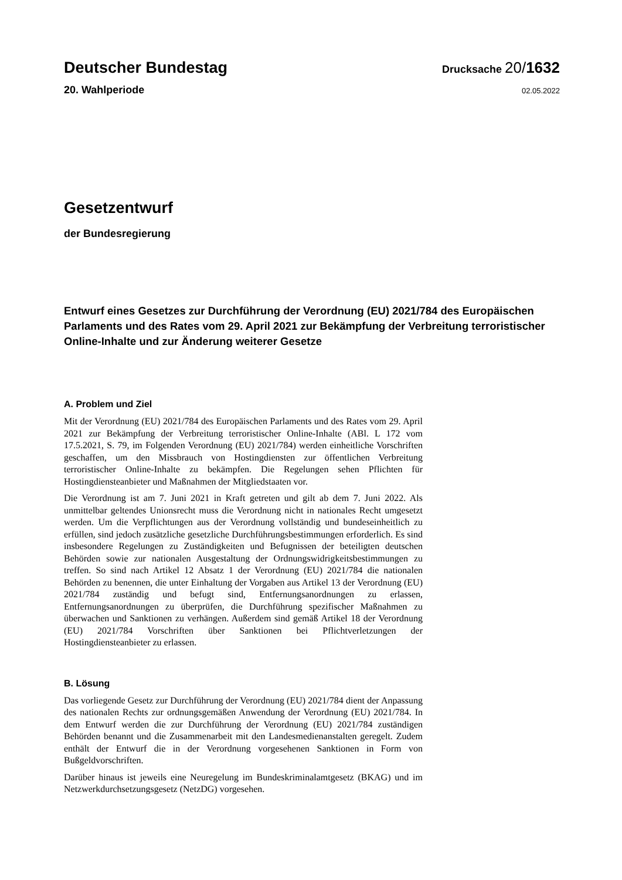Deutscher Bundestag
Drucksache 20/1632
20. Wahlperiode
02.05.2022
Gesetzentwurf
der Bundesregierung
Entwurf eines Gesetzes zur Durchführung der Verordnung (EU) 2021/784 des Europäischen Parlaments und des Rates vom 29. April 2021 zur Bekämpfung der Verbreitung terroristischer Online-Inhalte und zur Änderung weiterer Gesetze
A. Problem und Ziel
Mit der Verordnung (EU) 2021/784 des Europäischen Parlaments und des Rates vom 29. April 2021 zur Bekämpfung der Verbreitung terroristischer Online-Inhalte (ABl. L 172 vom 17.5.2021, S. 79, im Folgenden Verordnung (EU) 2021/784) werden einheitliche Vorschriften geschaffen, um den Missbrauch von Hostingdiensten zur öffentlichen Verbreitung terroristischer Online-Inhalte zu bekämpfen. Die Regelungen sehen Pflichten für Hostingdiensteanbieter und Maßnahmen der Mitgliedstaaten vor.
Die Verordnung ist am 7. Juni 2021 in Kraft getreten und gilt ab dem 7. Juni 2022. Als unmittelbar geltendes Unionsrecht muss die Verordnung nicht in nationales Recht umgesetzt werden. Um die Verpflichtungen aus der Verordnung vollständig und bundeseinheitlich zu erfüllen, sind jedoch zusätzliche gesetzliche Durchführungsbestimmungen erforderlich. Es sind insbesondere Regelungen zu Zuständigkeiten und Befugnissen der beteiligten deutschen Behörden sowie zur nationalen Ausgestaltung der Ordnungswidrigkeitsbestimmungen zu treffen. So sind nach Artikel 12 Absatz 1 der Verordnung (EU) 2021/784 die nationalen Behörden zu benennen, die unter Einhaltung der Vorgaben aus Artikel 13 der Verordnung (EU) 2021/784 zuständig und befugt sind, Entfernungsanordnungen zu erlassen, Entfernungsanordnungen zu überprüfen, die Durchführung spezifischer Maßnahmen zu überwachen und Sanktionen zu verhängen. Außerdem sind gemäß Artikel 18 der Verordnung (EU) 2021/784 Vorschriften über Sanktionen bei Pflichtverletzungen der Hostingdiensteanbieter zu erlassen.
B. Lösung
Das vorliegende Gesetz zur Durchführung der Verordnung (EU) 2021/784 dient der Anpassung des nationalen Rechts zur ordnungsgemäßen Anwendung der Verordnung (EU) 2021/784. In dem Entwurf werden die zur Durchführung der Verordnung (EU) 2021/784 zuständigen Behörden benannt und die Zusammenarbeit mit den Landesmedienanstalten geregelt. Zudem enthält der Entwurf die in der Verordnung vorgesehenen Sanktionen in Form von Bußgeldvorschriften.
Darüber hinaus ist jeweils eine Neuregelung im Bundeskriminalamtgesetz (BKAG) und im Netzwerkdurchsetzungsgesetz (NetzDG) vorgesehen.